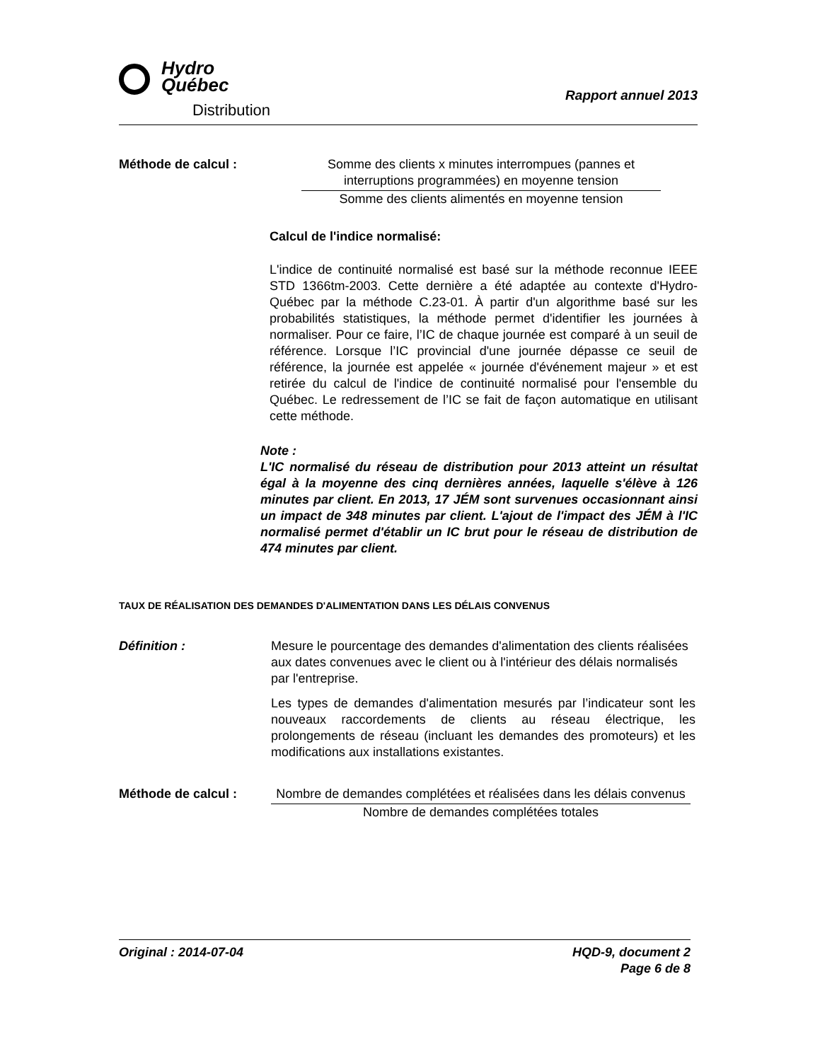Hydro
Québec
Distribution
Rapport annuel 2013
Méthode de calcul : Somme des clients x minutes interrompues (pannes et interruptions programmées) en moyenne tension
Somme des clients alimentés en moyenne tension
Calcul de l'indice normalisé:
L'indice de continuité normalisé est basé sur la méthode reconnue IEEE STD 1366tm-2003. Cette dernière a été adaptée au contexte d'Hydro-Québec par la méthode C.23-01. À partir d'un algorithme basé sur les probabilités statistiques, la méthode permet d'identifier les journées à normaliser. Pour ce faire, l’IC de chaque journée est comparé à un seuil de référence. Lorsque l’IC provincial d'une journée dépasse ce seuil de référence, la journée est appelée « journée d'événement majeur » et est retirée du calcul de l'indice de continuité normalisé pour l'ensemble du Québec. Le redressement de l’IC se fait de façon automatique en utilisant cette méthode.
Note :
L'IC normalisé du réseau de distribution pour 2013 atteint un résultat égal à la moyenne des cinq dernières années, laquelle s'élève à 126 minutes par client. En 2013, 17 JÉM sont survenues occasionnant ainsi un impact de 348 minutes par client. L'ajout de l'impact des JÉM à l'IC normalisé permet d'établir un IC brut pour le réseau de distribution de 474 minutes par client.
TAUX DE RÉALISATION DES DEMANDES D'ALIMENTATION DANS LES DÉLAIS CONVENUS
Définition :
Mesure le pourcentage des demandes d'alimentation des clients réalisées aux dates convenues avec le client ou à l'intérieur des délais normalisés par l'entreprise.
Les types de demandes d'alimentation mesurés par l’indicateur sont les nouveaux raccordements de clients au réseau électrique, les prolongements de réseau (incluant les demandes des promoteurs) et les modifications aux installations existantes.
Méthode de calcul : Nombre de demandes complétées et réalisées dans les délais convenus
Nombre de demandes complétées totales
Original : 2014-07-04 HQD-9, document 2
Page 6 de 8